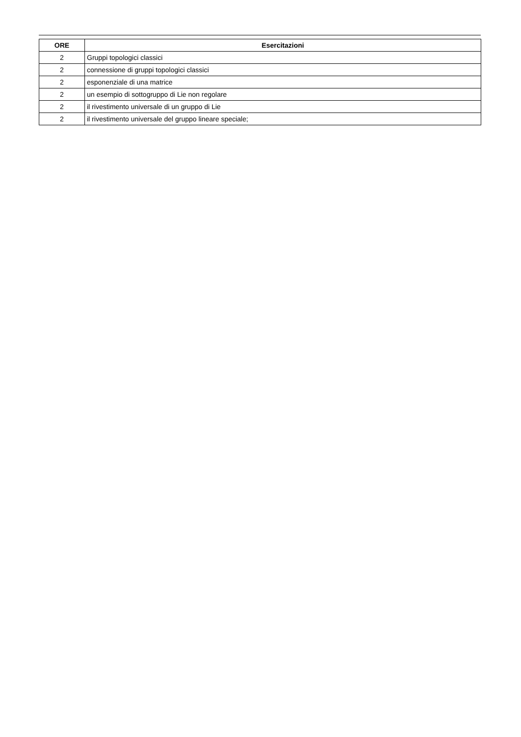| ORE | Esercitazioni |
| --- | --- |
| 2 | Gruppi topologici classici |
| 2 | connessione di gruppi topologici classici |
| 2 | esponenziale di una matrice |
| 2 | un esempio di sottogruppo di Lie non regolare |
| 2 | il rivestimento universale di un gruppo di Lie |
| 2 | il rivestimento universale del gruppo lineare speciale; |